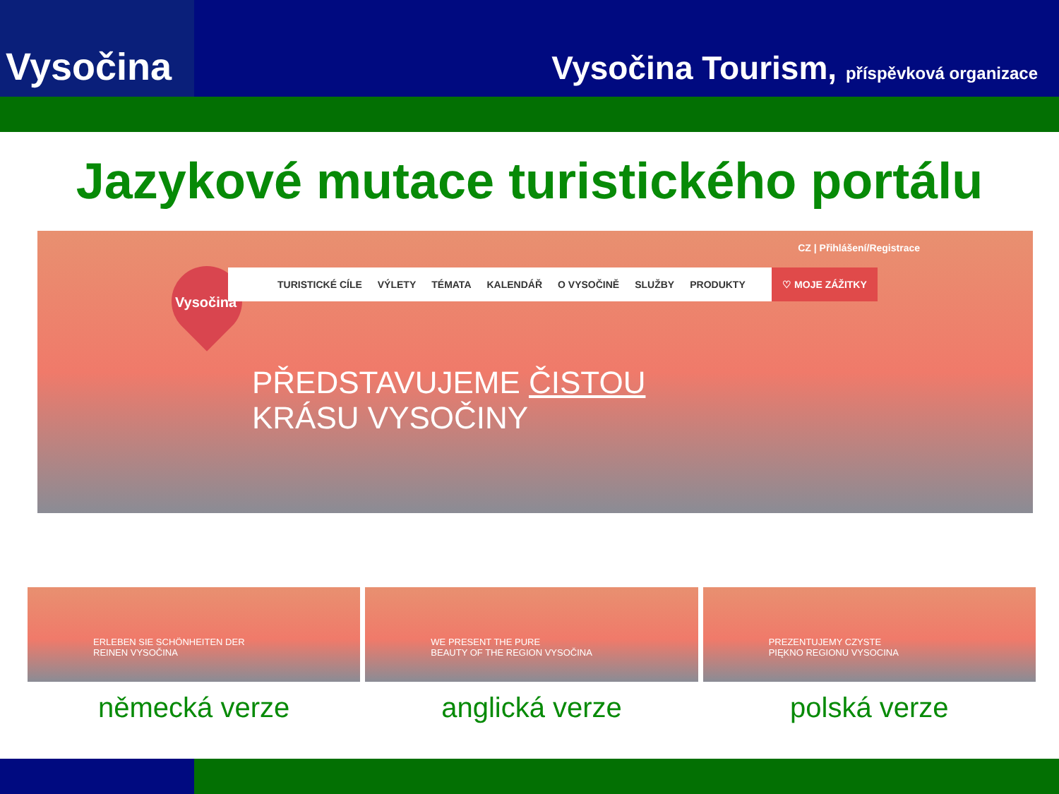Vysočina
Vysočina Tourism, příspěvková organizace
Jazykové mutace turistického portálu
CZ | Přihlášení/Registrace
Vysočina
TURISTICKÉ CÍLE VÝLETY TÉMATA KALENDÁŘ O VYSOČINĚ SLUŽBY PRODUKTY ♡ MOJE ZÁŽITKY
PŘEDSTAVUJEME ČISTOU
KRÁSU VYSOČINY
ERLEBEN SIE SCHÖNHEITEN DER
REINEN VYSOČINA
německá verze
WE PRESENT THE PURE
BEAUTY OF THE REGION VYSOČINA
anglická verze
PREZENTUJEMY CZYSTE
PIĘKNO REGIONU VYSOCINA
polská verze